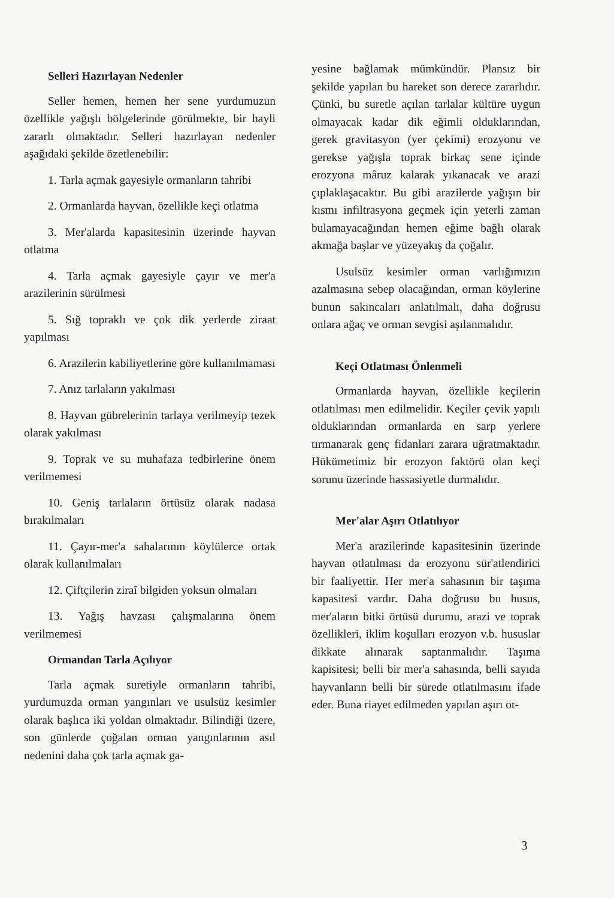Selleri Hazırlayan Nedenler
Seller hemen, hemen her sene yurdumuzun özellikle yağışlı bölgelerinde görülmekte, bir hayli zararlı olmaktadır. Selleri hazırlayan nedenler aşağıdaki şekilde özetlenebilir:
1. Tarla açmak gayesiyle ormanların tahribi
2. Ormanlarda hayvan, özellikle keçi otlatma
3. Mer'alarda kapasitesinin üzerinde hayvan otlatma
4. Tarla açmak gayesiyle çayır ve mer'a arazilerinin sürülmesi
5. Sığ topraklı ve çok dik yerlerde ziraat yapılması
6. Arazilerin kabiliyetlerine göre kullanılmaması
7. Anız tarlaların yakılması
8. Hayvan gübrelerinin tarlaya verilmeyip tezek olarak yakılması
9. Toprak ve su muhafaza tedbirlerine önem verilmemesi
10. Geniş tarlaların örtüsüz olarak nadasa bırakılmaları
11. Çayır-mer'a sahalarının köylülerce ortak olarak kullanılmaları
12. Çiftçilerin ziraî bilgiden yoksun olmaları
13. Yağış havzası çalışmalarına önem verilmemesi
Ormandan Tarla Açılıyor
Tarla açmak suretiyle ormanların tahribi, yurdumuzda orman yangınları ve usulsüz kesimler olarak başlıca iki yoldan olmaktadır. Bilindiği üzere, son günlerde çoğalan orman yangınlarının asıl nedenini daha çok tarla açmak ga-
yesine bağlamak mümkündür. Plansız bir şekilde yapılan bu hareket son derece zararlıdır. Çünki, bu suretle açılan tarlalar kültüre uygun olmayacak kadar dik eğimli olduklarından, gerek gravitasyon (yer çekimi) erozyonu ve gerekse yağışla toprak birkaç sene içinde erozyona mâruz kalarak yıkanacak ve arazi çıplaklaşacaktır. Bu gibi arazilerde yağışın bir kısmı infiltrasyona geçmek için yeterli zaman bulamayacağından hemen eğime bağlı olarak akmağa başlar ve yüzeyakış da çoğalır.
Usulsüz kesimler orman varlığımızın azalmasına sebep olacağından, orman köylerine bunun sakıncaları anlatılmalı, daha doğrusu onlara ağaç ve orman sevgisi aşılanmalıdır.
Keçi Otlatması Önlenmeli
Ormanlarda hayvan, özellikle keçilerin otlatılması men edilmelidir. Keçiler çevik yapılı olduklarından ormanlarda en sarp yerlere tırmanarak genç fidanları zarara uğratmaktadır. Hükümetimiz bir erozyon faktörü olan keçi sorunu üzerinde hassasiyetle durmalıdır.
Mer'alar Aşırı Otlatılıyor
Mer'a arazilerinde kapasitesinin üzerinde hayvan otlatılması da erozyonu sür'atlendirici bir faaliyettir. Her mer'a sahasının bir taşıma kapasitesi vardır. Daha doğrusu bu husus, mer'aların bitki örtüsü durumu, arazi ve toprak özellikleri, iklim koşulları erozyon v.b. hususlar dikkate alınarak saptanmalıdır. Taşıma kapisitesi; belli bir mer'a sahasında, belli sayıda hayvanların belli bir sürede otlatılmasını ifade eder. Buna riayet edilmeden yapılan aşırı ot-
3